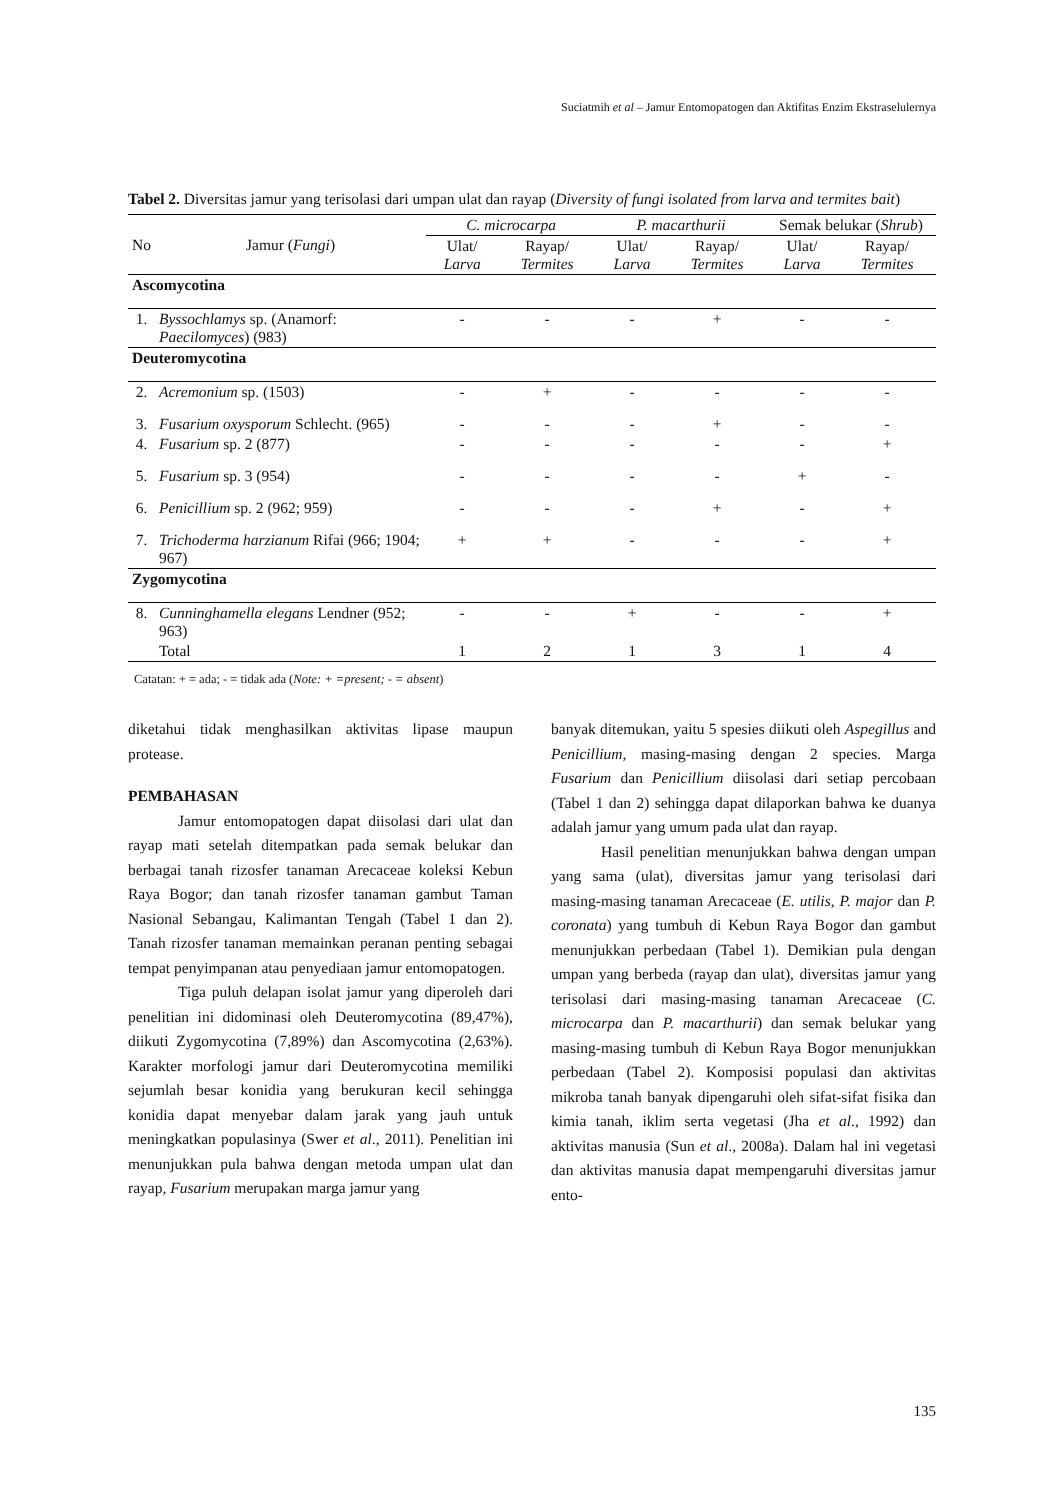Suciatmih et al – Jamur Entomopatogen dan Aktifitas Enzim Ekstraselulernya
Tabel 2. Diversitas jamur yang terisolasi dari umpan ulat dan rayap (Diversity of fungi isolated from larva and termites bait)
| No | Jamur ( Fungi ) | C. microcarpa | | P. macarthurii | | Semak belukar ( Shrub ) | |
| --- | --- | --- | --- | --- | --- | --- | --- |
| | | Ulat/ Larva | Rayap/ Termites | Ulat/ Larva | Rayap/ Termites | Ulat/ Larva | Rayap/ Termites |
| Ascomycotina | | | | | | | |
| 1. | Byssochlamys sp. (Anamorf: Paecilomyces ) (983) | - | - | - | + | - | - |
| Deuteromycotina | | | | | | | |
| 2. | Acremonium sp. (1503) | - | + | - | - | - | - |
| 3. | Fusarium oxysporum Schlecht. (965) | - | - | - | + | - | - |
| 4. | Fusarium sp. 2 (877) | - | - | - | - | - | + |
| 5. | Fusarium sp. 3 (954) | - | - | - | - | + | - |
| 6. | Penicillium sp. 2 (962; 959) | - | - | - | + | - | + |
| 7. | Trichoderma harzianum Rifai (966; 1904; 967) | + | + | - | - | - | + |
| Zygomycotina | | | | | | | |
| 8. | Cunninghamella elegans Lendner (952; 963) | - | - | + | - | - | + |
| | Total | 1 | 2 | 1 | 3 | 1 | 4 |
Catatan: + = ada; - = tidak ada (Note: + =present; - = absent)
diketahui tidak menghasilkan aktivitas lipase maupun protease.
PEMBAHASAN
Jamur entomopatogen dapat diisolasi dari ulat dan rayap mati setelah ditempatkan pada semak belukar dan berbagai tanah rizosfer tanaman Arecaceae koleksi Kebun Raya Bogor; dan tanah rizosfer tanaman gambut Taman Nasional Sebangau, Kalimantan Tengah (Tabel 1 dan 2). Tanah rizosfer tanaman memainkan peranan penting sebagai tempat penyimpanan atau penyediaan jamur entomopatogen.
Tiga puluh delapan isolat jamur yang diperoleh dari penelitian ini didominasi oleh Deuteromycotina (89,47%), diikuti Zygomycotina (7,89%) dan Ascomycotina (2,63%). Karakter morfologi jamur dari Deuteromycotina memiliki sejumlah besar konidia yang berukuran kecil sehingga konidia dapat menyebar dalam jarak yang jauh untuk meningkatkan populasinya (Swer et al., 2011). Penelitian ini menunjukkan pula bahwa dengan metoda umpan ulat dan rayap, Fusarium merupakan marga jamur yang
banyak ditemukan, yaitu 5 spesies diikuti oleh Aspegillus and Penicillium, masing-masing dengan 2 species. Marga Fusarium dan Penicillium diisolasi dari setiap percobaan (Tabel 1 dan 2) sehingga dapat dilaporkan bahwa ke duanya adalah jamur yang umum pada ulat dan rayap.
Hasil penelitian menunjukkan bahwa dengan umpan yang sama (ulat), diversitas jamur yang terisolasi dari masing-masing tanaman Arecaceae (E. utilis, P. major dan P. coronata) yang tumbuh di Kebun Raya Bogor dan gambut menunjukkan perbedaan (Tabel 1). Demikian pula dengan umpan yang berbeda (rayap dan ulat), diversitas jamur yang terisolasi dari masing-masing tanaman Arecaceae (C. microcarpa dan P. macarthurii) dan semak belukar yang masing-masing tumbuh di Kebun Raya Bogor menunjukkan perbedaan (Tabel 2). Komposisi populasi dan aktivitas mikroba tanah banyak dipengaruhi oleh sifat-sifat fisika dan kimia tanah, iklim serta vegetasi (Jha et al., 1992) dan aktivitas manusia (Sun et al., 2008a). Dalam hal ini vegetasi dan aktivitas manusia dapat mempengaruhi diversitas jamur ento-
135